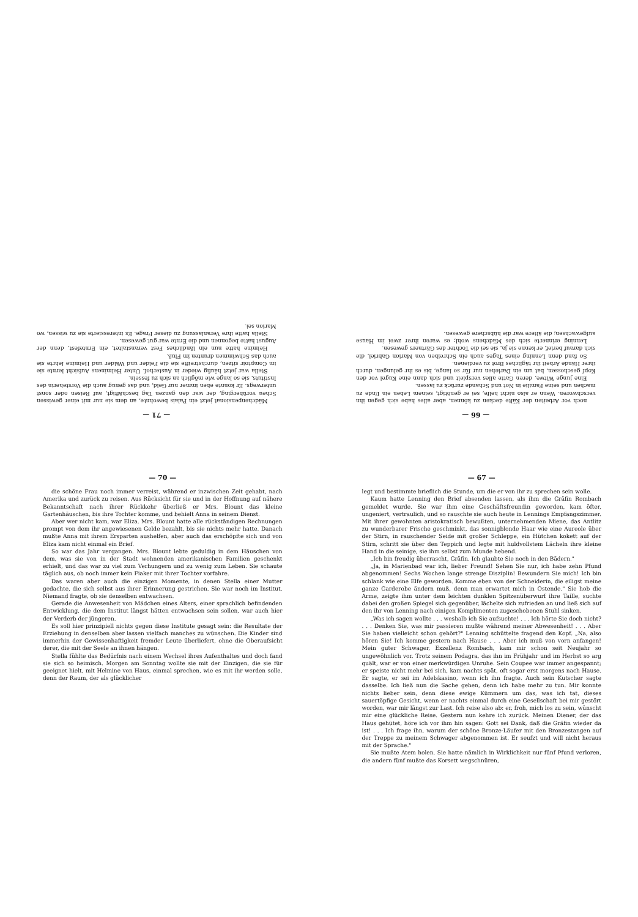— 71 —
Mädchenpensionat jetzt ein Palais bewohnte, an dem sie nur mit einer gewissen Scheu vorüberging, der war den ganzen Tag beschäftigt, auf Reisen oder sonst unterwegs. Er konnte eben immer nur Geld, und das genug auch die Vorsteherin des Instituts, sie so lange wie möglich an sich zu fesseln.
Stella war jetzt häufig wieder in Austerhof. Unter Helminens Aufsicht lernte sie im Comptoir sitzen, durchstreifte sie die Felder und Wälder und Helmine lehrte sie auch das Schwimmen drunten im Fluß.
Helmine hatte nun ein ländliches Fest veranstaltet, ein Erntefest, denn der August hatte begonnen und die Ernte war gut gewesen.
Stella hatte ihre Veranlassung zu dieser Frage. Es interessierte sie zu wissen, wo Marion sei.
— 66 —
noch vor Arbeiten der Kälte decken zu können, aber alles habe sich gegen ihn verschworen. Wenn er also nicht helfe, sei er genötigt, seinem Leben ein Ende zu machen und seine Familie in Not und Schande zurück zu lassen.
Eine junge Witwe, deren Gatte alles verspielt und sich dann eine Kugel vor den Kopf geschossen, bat um ein Darlehen nur für so lange, bis es ihr gelungen, durch ihrer Hände Arbeit ihr tägliches Brot zu verdienen.
So fand denn Lenning eines Tages auch ein Schreiben von Marion Gabriel, die sich darauf berief, er kenne sie ja, sie sei die Tochter des Gärtners gewesen.
Lenning erinnerte sich des Mädchens wohl; es waren ihrer zwei im Hause aufgewachsen; die ältere war die hübschere gewesen.
— 70 —
die schöne Frau noch immer verreist, während er inzwischen Zeit gehabt, nach Amerika und zurück zu reisen. Aus Rücksicht für sie und in der Hoffnung auf nähere Bekanntschaft nach ihrer Rückkehr überließ er Mrs. Blount das kleine Gartenhäuschen, bis ihre Tochter komme, und behielt Anna in seinem Dienst.
Aber wer nicht kam, war Eliza. Mrs. Blount hatte alle rückständigen Rechnungen prompt von dem ihr angewiesenen Gelde bezahlt, bis sie nichts mehr hatte. Danach mußte Anna mit ihrem Ersparten aushelfen, aber auch das erschöpfte sich und von Eliza kam nicht einmal ein Brief.
So war das Jahr vergangen. Mrs. Blount lebte geduldig in dem Häuschen von dem, was sie von in der Stadt wohnenden amerikanischen Familien geschenkt erhielt, und das war zu viel zum Verhungern und zu wenig zum Leben. Sie schaute täglich aus, ob noch immer kein Fiaker mit ihrer Tochter vorfahre.
Das waren aber auch die einzigen Momente, in denen Stella einer Mutter gedachte, die sich selbst aus ihrer Erinnerung gestrichen. Sie war noch im Institut. Niemand fragte, ob sie denselben entwachsen.
Gerade die Anwesenheit von Mädchen eines Alters, einer sprachlich befindenden Entwicklung, die dem Institut längst hätten entwachsen sein sollen, war auch hier der Verderb der jüngeren.
Es soll hier prinzipiell nichts gegen diese Institute gesagt sein: die Resultate der Erziehung in denselben aber lassen vielfach manches zu wünschen. Die Kinder sind immerhin der Gewissenhaftigkeit fremder Leute überliefert, ohne die Oberaufsicht derer, die mit der Seele an ihnen hängen.
Stella fühlte das Bedürfnis nach einem Wechsel ihres Aufenthaltes und doch fand sie sich so heimisch. Morgen am Sonntag wollte sie mit der Einzigen, die sie für geeignet hielt, mit Helmine von Haus, einmal sprechen, wie es mit ihr werden solle, denn der Raum, der als glücklicher
— 67 —
legt und bestimmte brieflich die Stunde, um die er von ihr zu sprechen sein wolle.
Kaum hatte Lenning den Brief absenden lassen, als ihm die Gräfin Rombach gemeldet wurde. Sie war ihm eine Geschäftsfreundin geworden, kam öfter, ungeniert, vertraulich, und so rauschte sie auch heute in Lennings Empfangszimmer. Mit ihrer gewohnten aristokratisch bewußten, unternehmenden Miene, das Antlitz zu wunderbarer Frische geschminkt, das sonnigblonde Haar wie eine Aureole über der Stirn, in rauschender Seide mit großer Schleppe, ein Hütchen kokett auf der Stirn, schritt sie über den Teppich und legte mit huldvollstem Lächeln ihre kleine Hand in die seinige, sie ihm selbst zum Munde hebend.
„Ich bin freudig überrascht, Gräfin. Ich glaubte Sie noch in den Bädern."
„Ja, in Marienbad war ich, lieber Freund! Sehen Sie nur, ich habe zehn Pfund abgenommen! Sechs Wochen lange strenge Disziplin! Bewundern Sie mich! Ich bin schlank wie eine Elfe geworden. Komme eben von der Schneiderin, die eiligst meine ganze Garderobe ändern muß, denn man erwartet mich in Ostende." Sie hob die Arme, zeigte ihm unter dem leichten dunklen Spitzenüberwurf ihre Taille, suchte dabei den großen Spiegel sich gegenüber, lächelte sich zufrieden an und ließ sich auf den ihr von Lenning nach einigen Komplimenten zugeschobenen Stuhl sinken.
„Was ich sagen wollte . . . weshalb ich Sie aufsuchte! . . . Ich hörte Sie doch nicht? . . . Denken Sie, was mir passieren mußte während meiner Abwesenheit! . . . Aber Sie haben vielleicht schon gehört?" Lenning schüttelte fragend den Kopf. „Na, also hören Sie! Ich komme gestern nach Hause . . . Aber ich muß von vorn anfangen! Mein guter Schwager, Exzellenz Rombach, kam mir schon seit Neujahr so ungewöhnlich vor. Trotz seinem Podagra, das ihn im Frühjahr und im Herbst so arg quält, war er von einer merkwürdigen Unruhe. Sein Coupee war immer angespannt; er speiste nicht mehr bei sich, kam nachts spät, oft sogar erst morgens nach Hause. Er sagte, er sei im Adelskasino, wenn ich ihn fragte. Auch sein Kutscher sagte dasselbe. Ich ließ nun die Sache gehen, denn ich habe mehr zu tun. Mir konnte nichts lieber sein, denn diese ewige Kümmern um das, was ich tat, dieses sauertöpfige Gesicht, wenn er nachts einmal durch eine Gesellschaft bei mir gestört worden, war mir längst zur Last. Ich reise also ab: er, froh, mich los zu sein, wünscht mir eine glückliche Reise. Gestern nun kehre ich zurück. Meinen Diener, der das Haus gehütet, höre ich vor ihm hin sagen: Gott sei Dank, daß die Gräfin wieder da ist! . . . Ich frage ihn, warum der schöne Bronze-Läufer mit den Bronzestangen auf der Treppe zu meinem Schwager abgenommen ist. Er seufzt und will nicht heraus mit der Sprache."
Sie mußte Atem holen. Sie hatte nämlich in Wirklichkeit nur fünf Pfund verloren, die andern fünf mußte das Korsett wegschnüren,